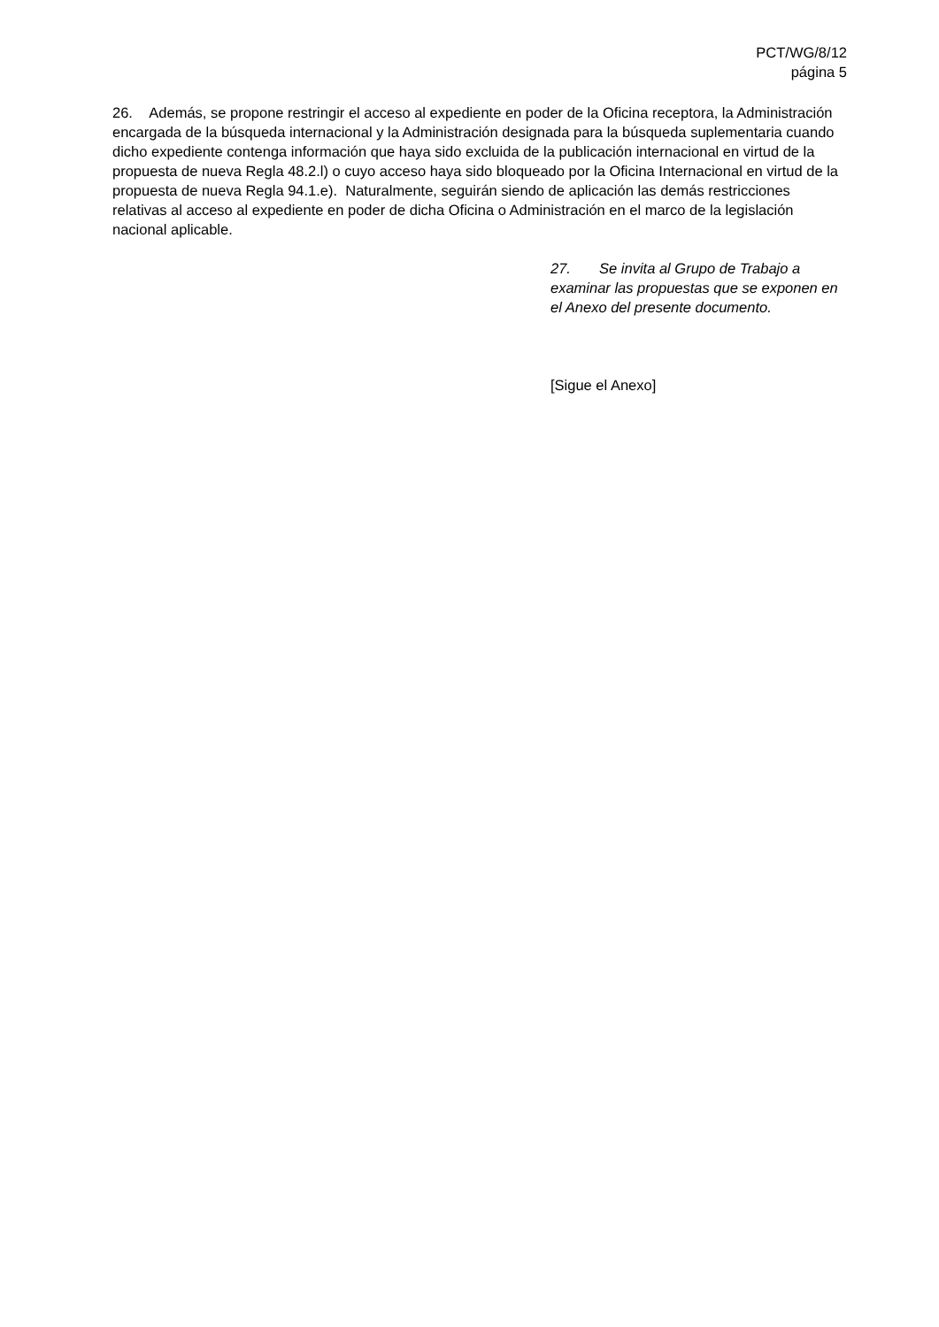PCT/WG/8/12
página 5
26. Además, se propone restringir el acceso al expediente en poder de la Oficina receptora, la Administración encargada de la búsqueda internacional y la Administración designada para la búsqueda suplementaria cuando dicho expediente contenga información que haya sido excluida de la publicación internacional en virtud de la propuesta de nueva Regla 48.2.l) o cuyo acceso haya sido bloqueado por la Oficina Internacional en virtud de la propuesta de nueva Regla 94.1.e). Naturalmente, seguirán siendo de aplicación las demás restricciones relativas al acceso al expediente en poder de dicha Oficina o Administración en el marco de la legislación nacional aplicable.
27. Se invita al Grupo de Trabajo a examinar las propuestas que se exponen en el Anexo del presente documento.
[Sigue el Anexo]